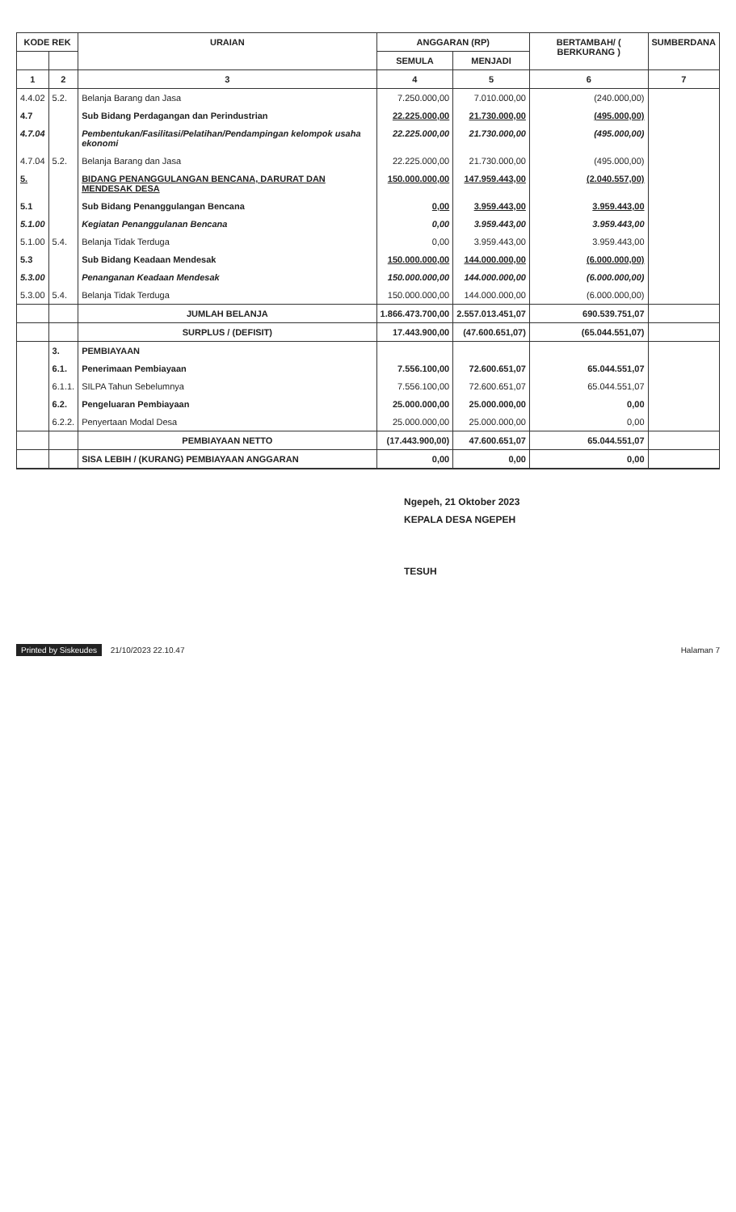| KODE REK | | URAIAN | ANGGARAN (RP) | | BERTAMBAH/ ( BERKURANG ) | SUMBERDANA |
| --- | --- | --- | --- | --- | --- | --- |
| | | | SEMULA | MENJADI | | |
| 1 | 2 | 3 | 4 | 5 | 6 | 7 |
| 4.4.02 | 5.2. | Belanja Barang dan Jasa | 7.250.000,00 | 7.010.000,00 | (240.000,00) | |
| 4.7 | | Sub Bidang Perdagangan dan Perindustrian | 22.225.000,00 | 21.730.000,00 | (495.000,00) | |
| 4.7.04 | | Pembentukan/Fasilitasi/Pelatihan/Pendampingan kelompok usaha ekonomi | 22.225.000,00 | 21.730.000,00 | (495.000,00) | |
| 4.7.04 | 5.2. | Belanja Barang dan Jasa | 22.225.000,00 | 21.730.000,00 | (495.000,00) | |
| 5. | | BIDANG PENANGGULANGAN BENCANA, DARURAT DAN MENDESAK DESA | 150.000.000,00 | 147.959.443,00 | (2.040.557,00) | |
| 5.1 | | Sub Bidang Penanggulangan Bencana | 0,00 | 3.959.443,00 | 3.959.443,00 | |
| 5.1.00 | | Kegiatan Penanggulanan Bencana | 0,00 | 3.959.443,00 | 3.959.443,00 | |
| 5.1.00 | 5.4. | Belanja Tidak Terduga | 0,00 | 3.959.443,00 | 3.959.443,00 | |
| 5.3 | | Sub Bidang Keadaan Mendesak | 150.000.000,00 | 144.000.000,00 | (6.000.000,00) | |
| 5.3.00 | | Penanganan Keadaan Mendesak | 150.000.000,00 | 144.000.000,00 | (6.000.000,00) | |
| 5.3.00 | 5.4. | Belanja Tidak Terduga | 150.000.000,00 | 144.000.000,00 | (6.000.000,00) | |
| | | JUMLAH BELANJA | 1.866.473.700,00 | 2.557.013.451,07 | 690.539.751,07 | |
| | | SURPLUS / (DEFISIT) | 17.443.900,00 | (47.600.651,07) | (65.044.551,07) | |
| | 3. | PEMBIAYAAN | | | | |
| | 6.1. | Penerimaan Pembiayaan | 7.556.100,00 | 72.600.651,07 | 65.044.551,07 | |
| | 6.1.1. | SILPA Tahun Sebelumnya | 7.556.100,00 | 72.600.651,07 | 65.044.551,07 | |
| | 6.2. | Pengeluaran Pembiayaan | 25.000.000,00 | 25.000.000,00 | 0,00 | |
| | 6.2.2. | Penyertaan Modal Desa | 25.000.000,00 | 25.000.000,00 | 0,00 | |
| | | PEMBIAYAAN NETTO | (17.443.900,00) | 47.600.651,07 | 65.044.551,07 | |
| | | SISA LEBIH / (KURANG) PEMBIAYAAN ANGGARAN | 0,00 | 0,00 | 0,00 | |
Ngepeh, 21 Oktober 2023
KEPALA DESA NGEPEH
TESUH
Printed by Siskeudes 21/10/2023 22.10.47
Halaman 7